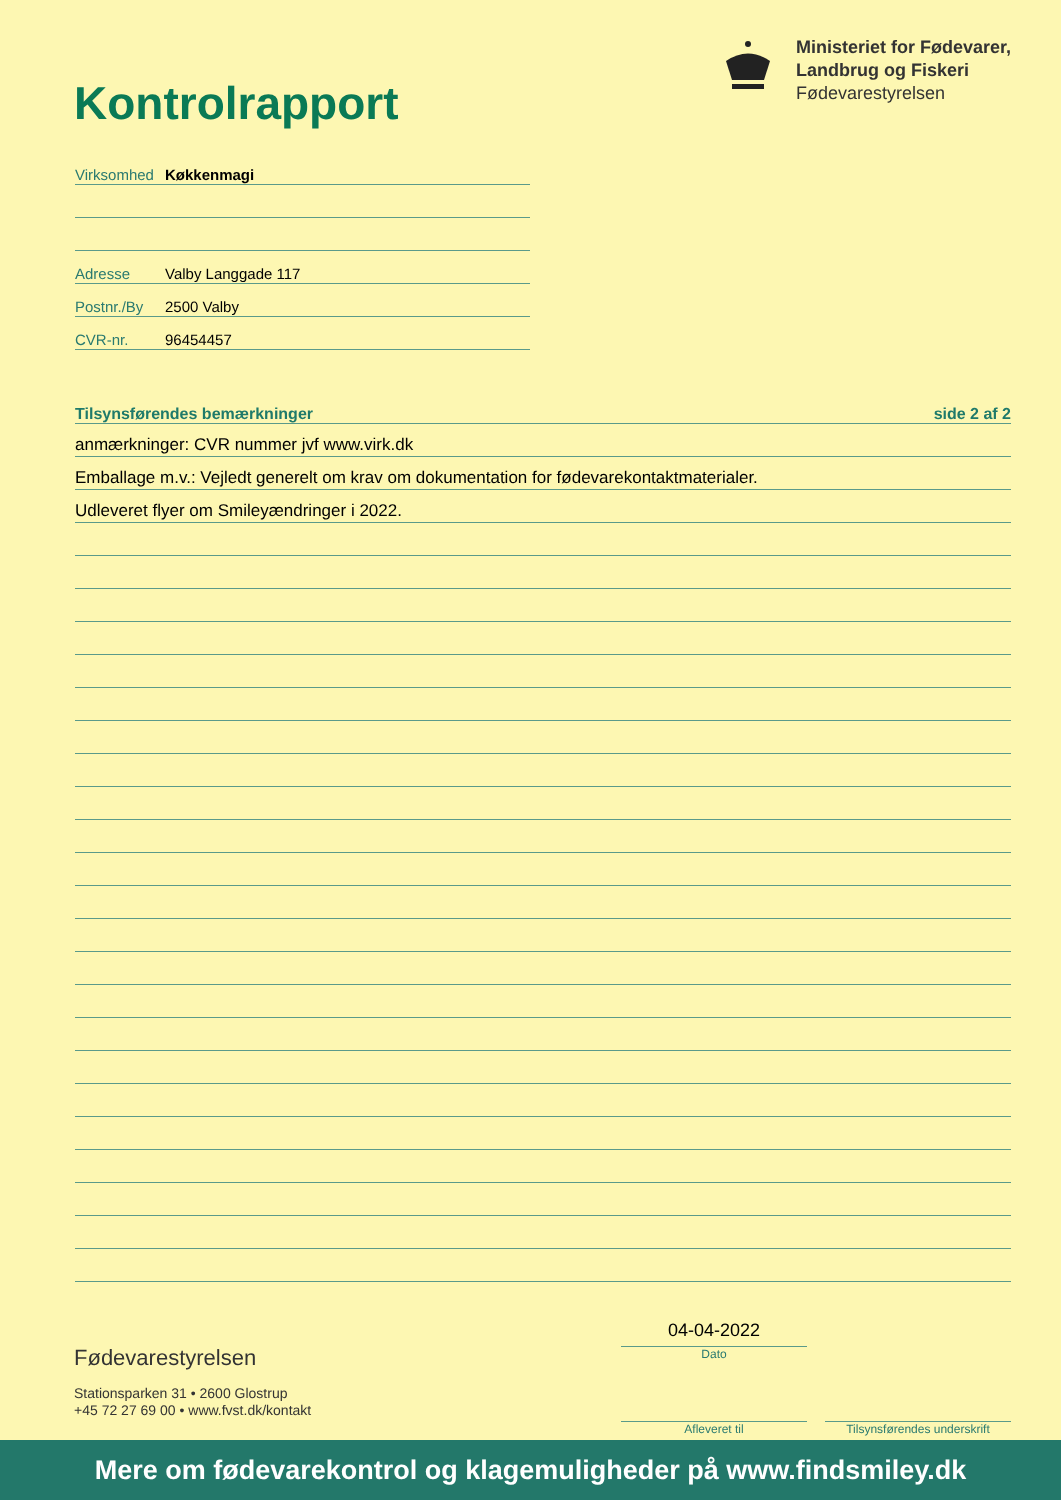Kontrolrapport
Ministeriet for Fødevarer,
Landbrug og Fiskeri
Fødevarestyrelsen
Virksomhed Køkkenmagi
Adresse Valby Langgade 117
Postnr./By 2500 Valby
CVR-nr. 96454457
Tilsynsførendes bemærkninger side 2 af 2
anmærkninger: CVR nummer jvf www.virk.dk
Emballage m.v.: Vejledt generelt om krav om dokumentation for fødevarekontaktmaterialer.
Udleveret flyer om Smileyændringer i 2022.
Fødevarestyrelsen
Stationsparken 31 • 2600 Glostrup
+45 72 27 69 00 • www.fvst.dk/kontakt
04-04-2022
Dato
Afleveret til
Tilsynsførendes underskrift
Mere om fødevarekontrol og klagemuligheder på www.findsmiley.dk